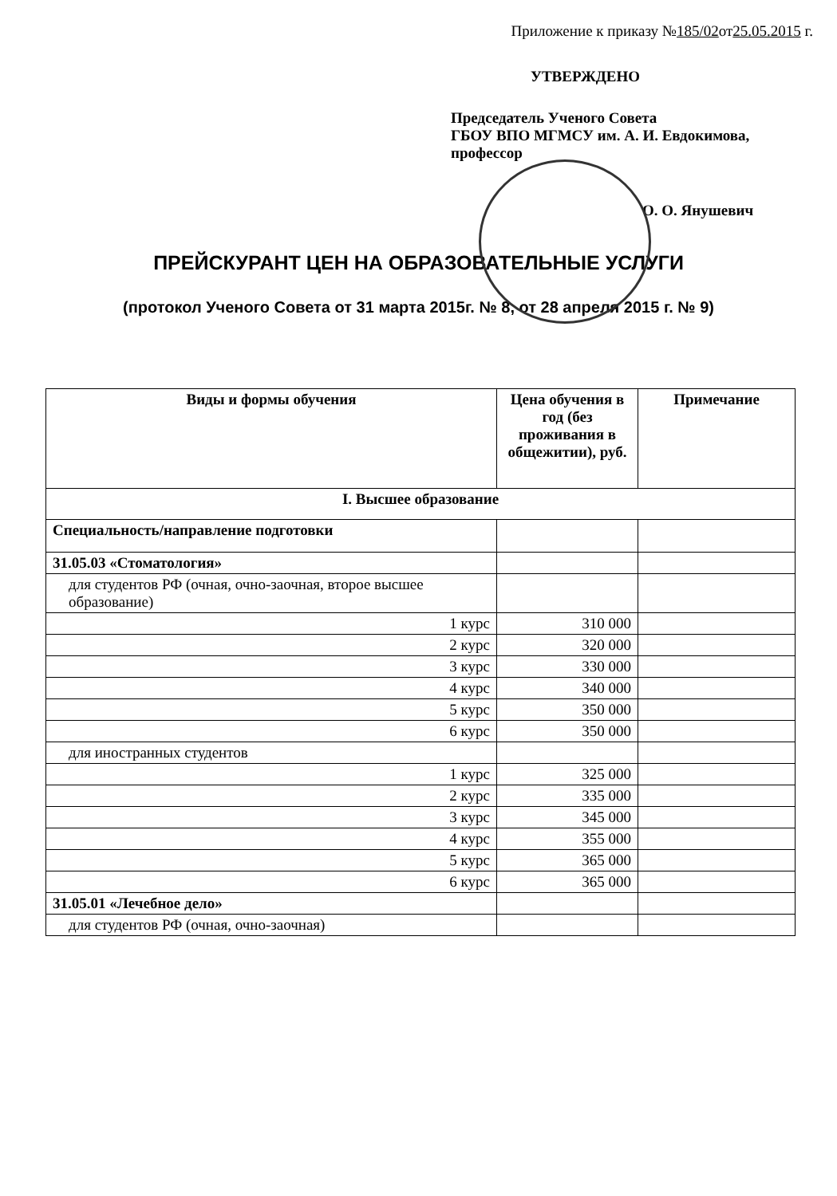Приложение к приказу №185/02от25.05.2015 г.
УТВЕРЖДЕНО
Председатель Ученого Совета
ГБОУ ВПО МГМСУ им. А. И. Евдокимова,
профессор
О. О. Янушевич
ПРЕЙСКУРАНТ ЦЕН НА ОБРАЗОВАТЕЛЬНЫЕ УСЛУГИ
(протокол Ученого Совета от 31 марта 2015г. № 8, от 28 апреля 2015 г. № 9)
| Виды и формы обучения | Цена обучения в год (без проживания в общежитии), руб. | Примечание |
| --- | --- | --- |
| I. Высшее образование | | |
| Специальность/направление подготовки | | |
| 31.05.03 «Стоматология» | | |
| для студентов РФ (очная, очно-заочная, второе высшее образование) | | |
| 1 курс | 310 000 | |
| 2 курс | 320 000 | |
| 3 курс | 330 000 | |
| 4 курс | 340 000 | |
| 5 курс | 350 000 | |
| 6 курс | 350 000 | |
| для иностранных студентов | | |
| 1 курс | 325 000 | |
| 2 курс | 335 000 | |
| 3 курс | 345 000 | |
| 4 курс | 355 000 | |
| 5 курс | 365 000 | |
| 6 курс | 365 000 | |
| 31.05.01 «Лечебное дело» | | |
| для студентов РФ (очная, очно-заочная) | | |